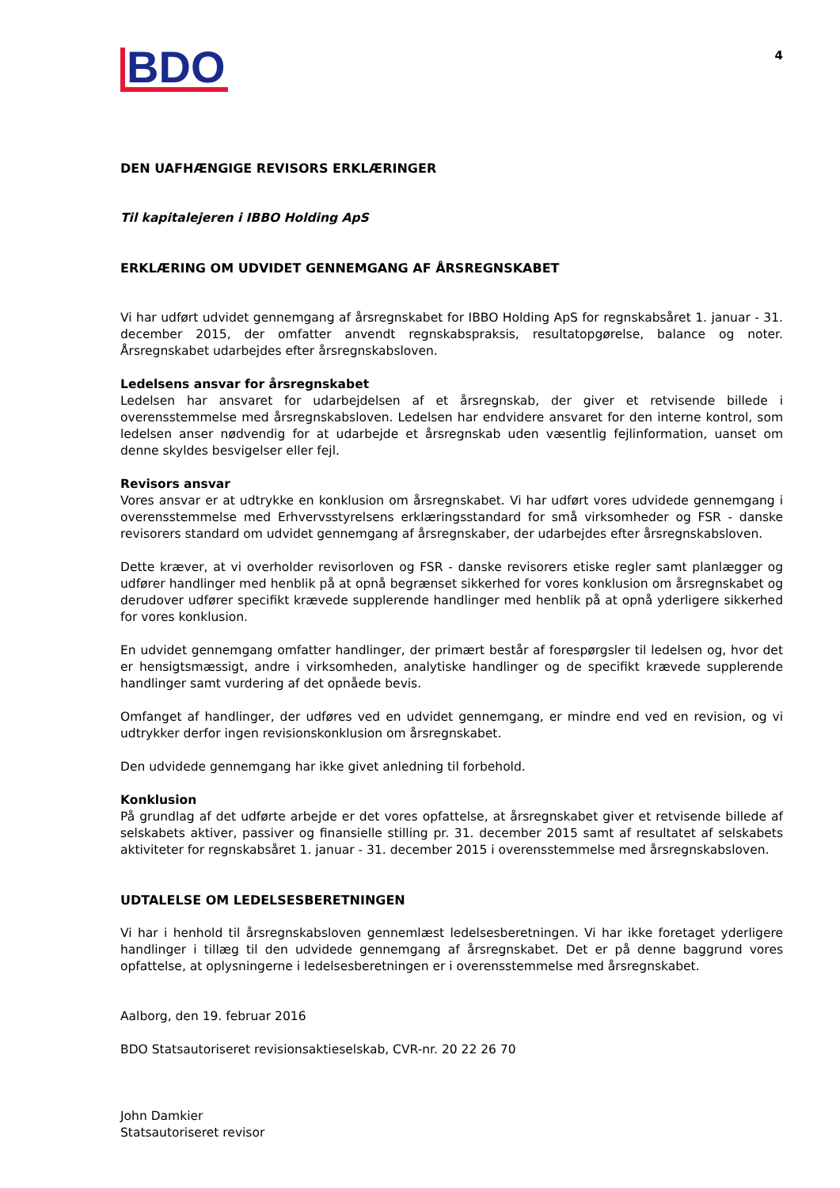BDO
4
DEN UAFHÆNGIGE REVISORS ERKLÆRINGER
Til kapitalejeren i IBBO Holding ApS
ERKLÆRING OM UDVIDET GENNEMGANG AF ÅRSREGNSKABET
Vi har udført udvidet gennemgang af årsregnskabet for IBBO Holding ApS for regnskabsåret 1. januar - 31. december 2015, der omfatter anvendt regnskabspraksis, resultatopgørelse, balance og noter. Årsregnskabet udarbejdes efter årsregnskabsloven.
Ledelsens ansvar for årsregnskabet
Ledelsen har ansvaret for udarbejdelsen af et årsregnskab, der giver et retvisende billede i overensstemmelse med årsregnskabsloven. Ledelsen har endvidere ansvaret for den interne kontrol, som ledelsen anser nødvendig for at udarbejde et årsregnskab uden væsentlig fejlinformation, uanset om denne skyldes besvigelser eller fejl.
Revisors ansvar
Vores ansvar er at udtrykke en konklusion om årsregnskabet. Vi har udført vores udvidede gennemgang i overensstemmelse med Erhvervsstyrelsens erklæringsstandard for små virksomheder og FSR - danske revisorers standard om udvidet gennemgang af årsregnskaber, der udarbejdes efter årsregnskabsloven.
Dette kræver, at vi overholder revisorloven og FSR - danske revisorers etiske regler samt planlægger og udfører handlinger med henblik på at opnå begrænset sikkerhed for vores konklusion om årsregnskabet og derudover udfører specifikt krævede supplerende handlinger med henblik på at opnå yderligere sikkerhed for vores konklusion.
En udvidet gennemgang omfatter handlinger, der primært består af forespørgsler til ledelsen og, hvor det er hensigtsmæssigt, andre i virksomheden, analytiske handlinger og de specifikt krævede supplerende handlinger samt vurdering af det opnåede bevis.
Omfanget af handlinger, der udføres ved en udvidet gennemgang, er mindre end ved en revision, og vi udtrykker derfor ingen revisionskonklusion om årsregnskabet.
Den udvidede gennemgang har ikke givet anledning til forbehold.
Konklusion
På grundlag af det udførte arbejde er det vores opfattelse, at årsregnskabet giver et retvisende billede af selskabets aktiver, passiver og finansielle stilling pr. 31. december 2015 samt af resultatet af selskabets aktiviteter for regnskabsåret 1. januar - 31. december 2015 i overensstemmelse med årsregnskabsloven.
UDTALELSE OM LEDELSESBERETNINGEN
Vi har i henhold til årsregnskabsloven gennemlæst ledelsesberetningen. Vi har ikke foretaget yderligere handlinger i tillæg til den udvidede gennemgang af årsregnskabet. Det er på denne baggrund vores opfattelse, at oplysningerne i ledelsesberetningen er i overensstemmelse med årsregnskabet.
Aalborg, den 19. februar 2016
BDO Statsautoriseret revisionsaktieselskab, CVR-nr. 20 22 26 70
John Damkier
Statsautoriseret revisor